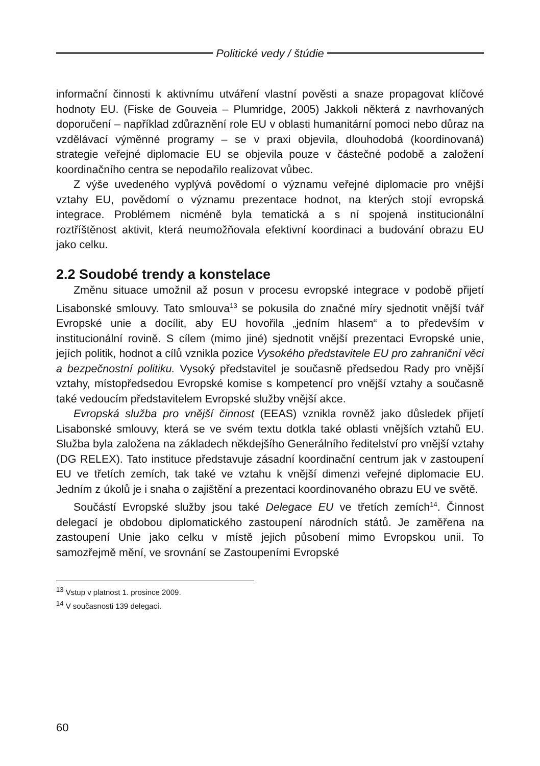Politické vedy / štúdie
informační činnosti k aktivnímu utváření vlastní pověsti a snaze propagovat klíčové hodnoty EU. (Fiske de Gouveia – Plumridge, 2005) Jakkoli některá z navrhovaných doporučení – například zdůraznění role EU v oblasti humanitární pomoci nebo důraz na vzdělávací výměnné programy – se v praxi objevila, dlouhodobá (koordinovaná) strategie veřejné diplomacie EU se objevila pouze v částečné podobě a založení koordinačního centra se nepodařilo realizovat vůbec.
Z výše uvedeného vyplývá povědomí o významu veřejné diplomacie pro vnější vztahy EU, povědomí o významu prezentace hodnot, na kterých stojí evropská integrace. Problémem nicméně byla tematická a s ní spojená institucionální roztříštěnost aktivit, která neumožňovala efektivní koordinaci a budování obrazu EU jako celku.
2.2 Soudobé trendy a konstelace
Změnu situace umožnil až posun v procesu evropské integrace v podobě přijetí Lisabonské smlouvy. Tato smlouva<sup>13</sup> se pokusila do značné míry sjednotit vnější tvář Evropské unie a docílit, aby EU hovořila „jedním hlasem“ a to především v institucionální rovině. S cílem (mimo jiné) sjednotit vnější prezentaci Evropské unie, jejích politik, hodnot a cílů vznikla pozice Vysokého představitele EU pro zahraniční věci a bezpečnostní politiku. Vysoký představitel je současně předsedou Rady pro vnější vztahy, místopředsedou Evropské komise s kompetencí pro vnější vztahy a současně také vedoucím představitelem Evropské služby vnější akce.
Evropská služba pro vnější činnost (EEAS) vznikla rovněž jako důsledek přijetí Lisabonské smlouvy, která se ve svém textu dotkla také oblasti vnějších vztahů EU. Služba byla založena na základech někdejšího Generálního ředitelství pro vnější vztahy (DG RELEX). Tato instituce představuje zásadní koordinační centrum jak v zastoupení EU ve třetích zemích, tak také ve vztahu k vnější dimenzi veřejné diplomacie EU. Jedním z úkolů je i snaha o zajištění a prezentaci koordinovaného obrazu EU ve světě.
Součástí Evropské služby jsou také Delegace EU ve třetích zemích<sup>14</sup>. Činnost delegací je obdobou diplomatického zastoupení národních států. Je zaměřena na zastoupení Unie jako celku v místě jejich působení mimo Evropskou unii. To samozřejmě mění, ve srovnání se Zastoupeními Evropské
<sup>13</sup> Vstup v platnost 1. prosince 2009.
<sup>14</sup> V současnosti 139 delegací.
60